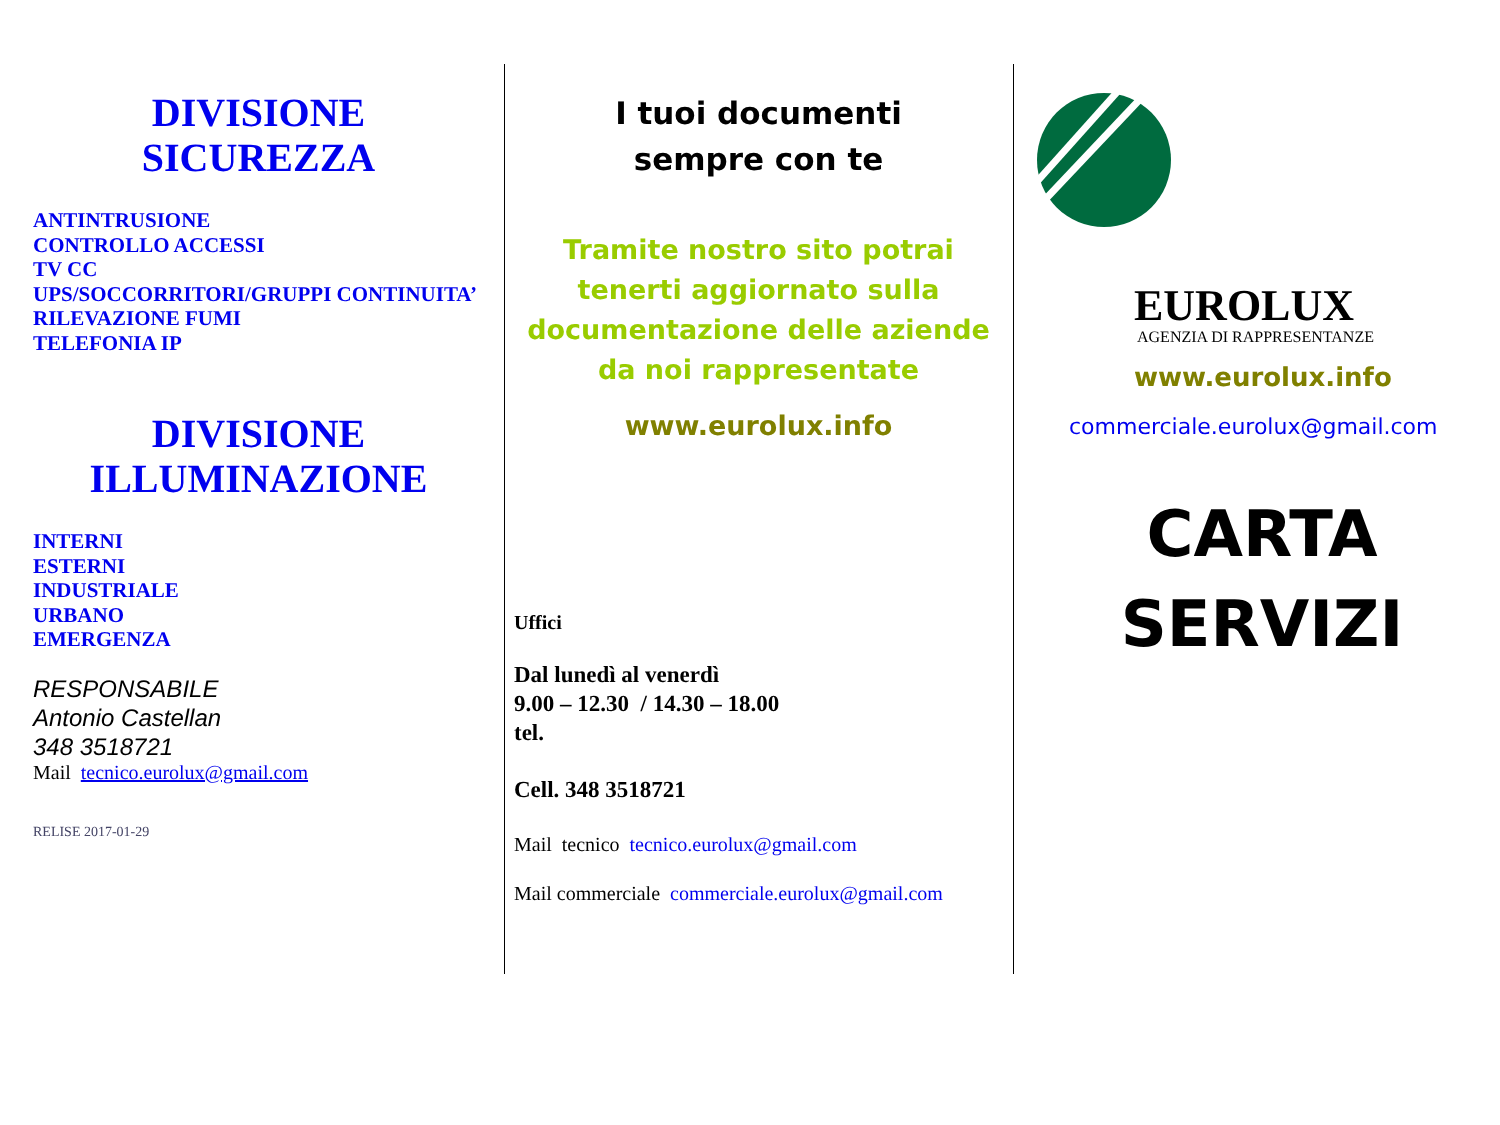DIVISIONE
SICUREZZA
ANTINTRUSIONE
CONTROLLO ACCESSI
TV CC
UPS/SOCCORRITORI/GRUPPI CONTINUITA’
RILEVAZIONE FUMI
TELEFONIA IP
DIVISIONE
ILLUMINAZIONE
INTERNI
ESTERNI
INDUSTRIALE
URBANO
EMERGENZA
RESPONSABILE
Antonio Castellan
348 3518721
Mail tecnico.eurolux@gmail.com
RELISE 2017-01-29
I tuoi documenti
sempre con te
Tramite nostro sito potrai tenerti aggiornato sulla documentazione delle aziende da noi rappresentate
www.eurolux.info
Uffici
Dal lunedì al venerdì
9.00 – 12.30 / 14.30 – 18.00
tel.
Cell. 348 3518721
Mail tecnico tecnico.eurolux@gmail.com
Mail commerciale commerciale.eurolux@gmail.com
EUROLUX
AGENZIA DI RAPPRESENTANZE
www.eurolux.info
commerciale.eurolux@gmail.com
CARTA
SERVIZI